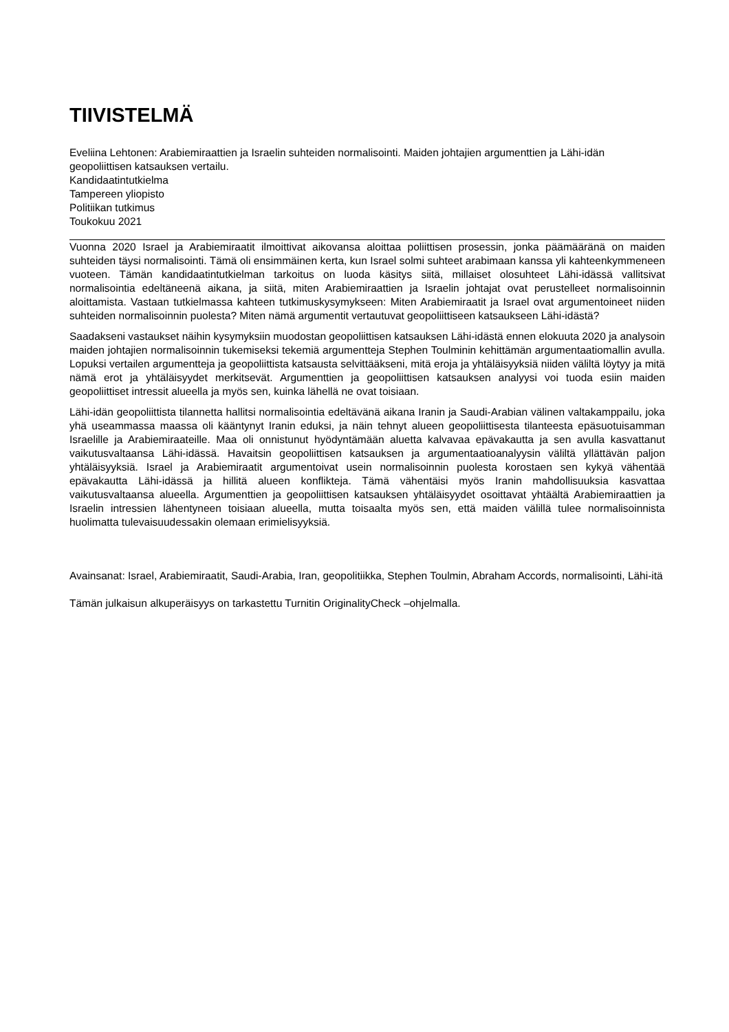TIIVISTELMÄ
Eveliina Lehtonen: Arabiemiraattien ja Israelin suhteiden normalisointi. Maiden johtajien argumenttien ja Lähi-idän geopoliittisen katsauksen vertailu.
Kandidaatintutkielma
Tampereen yliopisto
Politiikan tutkimus
Toukokuu 2021
Vuonna 2020 Israel ja Arabiemiraatit ilmoittivat aikovansa aloittaa poliittisen prosessin, jonka päämääränä on maiden suhteiden täysi normalisointi. Tämä oli ensimmäinen kerta, kun Israel solmi suhteet arabimaan kanssa yli kahteenkymmeneen vuoteen. Tämän kandidaatintutkielman tarkoitus on luoda käsitys siitä, millaiset olosuhteet Lähi-idässä vallitsivat normalisointia edeltäneenä aikana, ja siitä, miten Arabiemiraattien ja Israelin johtajat ovat perustelleet normalisoinnin aloittamista. Vastaan tutkielmassa kahteen tutkimuskysymykseen: Miten Arabiemiraatit ja Israel ovat argumentoineet niiden suhteiden normalisoinnin puolesta? Miten nämä argumentit vertautuvat geopoliittiseen katsaukseen Lähi-idästä?
Saadakseni vastaukset näihin kysymyksiin muodostan geopoliittisen katsauksen Lähi-idästä ennen elokuuta 2020 ja analysoin maiden johtajien normalisoinnin tukemiseksi tekemiä argumentteja Stephen Toulminin kehittämän argumentaatiomallin avulla. Lopuksi vertailen argumentteja ja geopoliittista katsausta selvittääkseni, mitä eroja ja yhtäläisyyksiä niiden väliltä löytyy ja mitä nämä erot ja yhtäläisyydet merkitsevät. Argumenttien ja geopoliittisen katsauksen analyysi voi tuoda esiin maiden geopoliittiset intressit alueella ja myös sen, kuinka lähellä ne ovat toisiaan.
Lähi-idän geopoliittista tilannetta hallitsi normalisointia edeltävänä aikana Iranin ja Saudi-Arabian välinen valtakamppailu, joka yhä useammassa maassa oli kääntynyt Iranin eduksi, ja näin tehnyt alueen geopoliittisesta tilanteesta epäsuotuisamman Israelille ja Arabiemiraateille. Maa oli onnistunut hyödyntämään aluetta kalvavaa epävakautta ja sen avulla kasvattanut vaikutusvaltaansa Lähi-idässä. Havaitsin geopoliittisen katsauksen ja argumentaatioanalyysin väliltä yllättävän paljon yhtäläisyyksiä. Israel ja Arabiemiraatit argumentoivat usein normalisoinnin puolesta korostaen sen kykyä vähentää epävakautta Lähi-idässä ja hillitä alueen konflikteja. Tämä vähentäisi myös Iranin mahdollisuuksia kasvattaa vaikutusvaltaansa alueella. Argumenttien ja geopoliittisen katsauksen yhtäläisyydet osoittavat yhtäältä Arabiemiraattien ja Israelin intressien lähentyneen toisiaan alueella, mutta toisaalta myös sen, että maiden välillä tulee normalisoinnista huolimatta tulevaisuudessakin olemaan erimielisyyksiä.
Avainsanat: Israel, Arabiemiraatit, Saudi-Arabia, Iran, geopolitiikka, Stephen Toulmin, Abraham Accords, normalisointi, Lähi-itä
Tämän julkaisun alkuperäisyys on tarkastettu Turnitin OriginalityCheck –ohjelmalla.